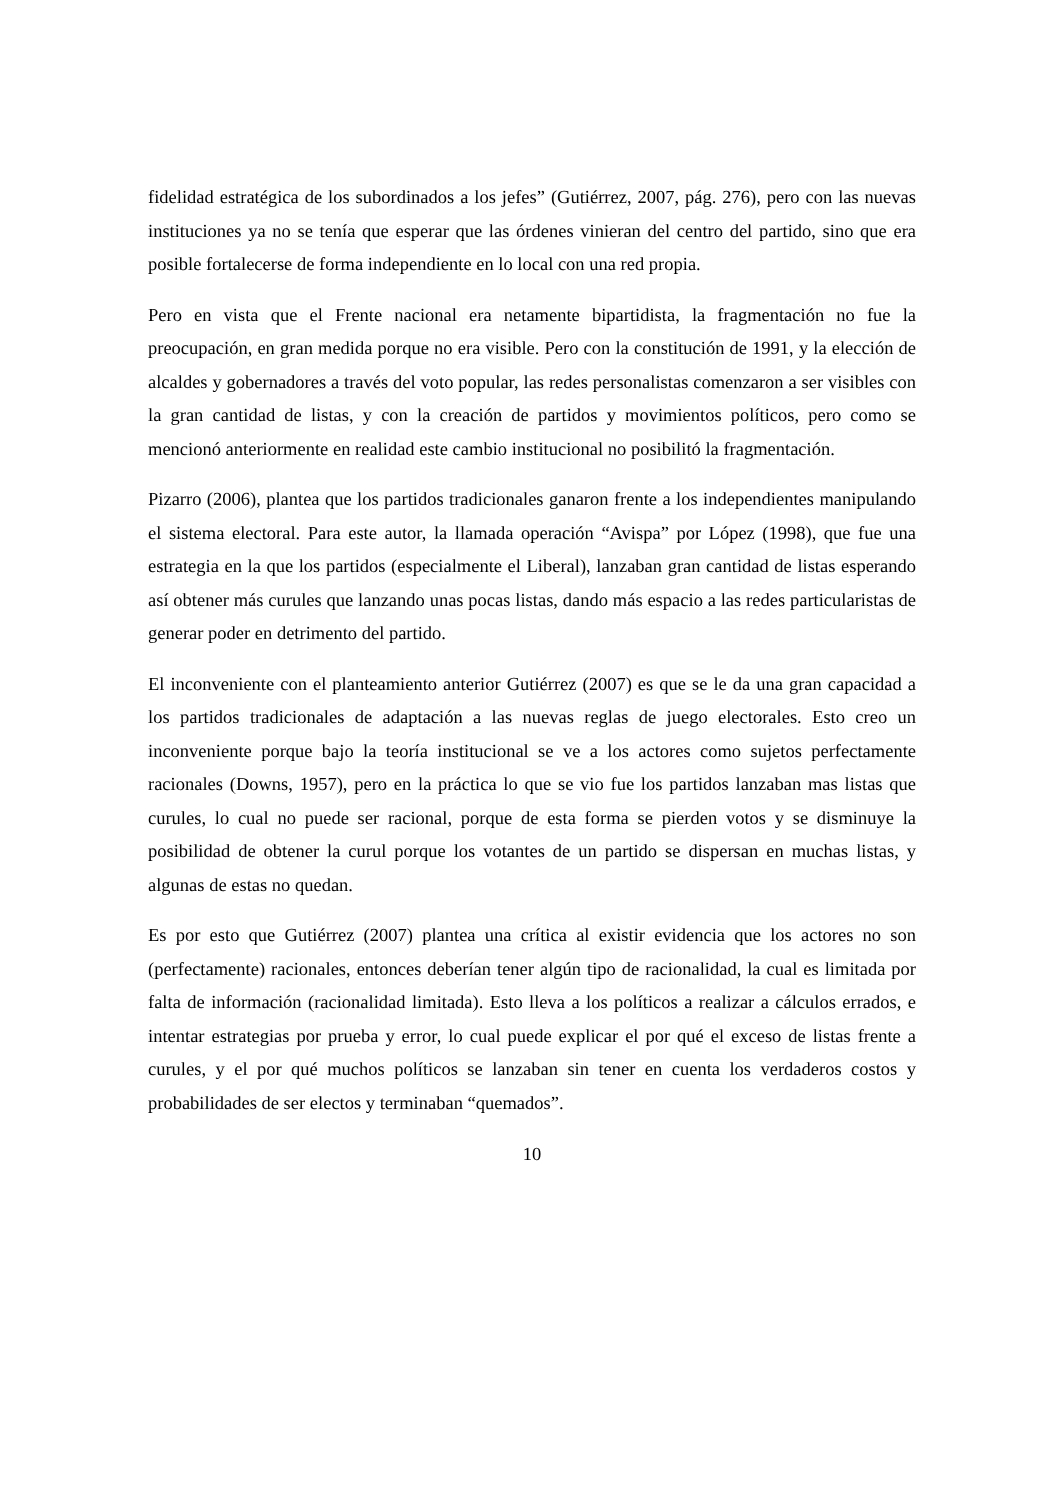fidelidad estratégica de los subordinados a los jefes” (Gutiérrez, 2007, pág. 276), pero con las nuevas instituciones ya no se tenía que esperar que las órdenes vinieran del centro del partido, sino que era posible fortalecerse de forma independiente en lo local con una red propia.
Pero en vista que el Frente nacional era netamente bipartidista, la fragmentación no fue la preocupación, en gran medida porque no era visible. Pero con la constitución de 1991, y la elección de alcaldes y gobernadores a través del voto popular, las redes personalistas comenzaron a ser visibles con la gran cantidad de listas, y con la creación de partidos y movimientos políticos, pero como se mencionó anteriormente en realidad este cambio institucional no posibilitó la fragmentación.
Pizarro (2006), plantea que los partidos tradicionales ganaron frente a los independientes manipulando el sistema electoral. Para este autor, la llamada operación “Avispa” por López (1998), que fue una estrategia en la que los partidos (especialmente el Liberal), lanzaban gran cantidad de listas esperando así obtener más curules que lanzando unas pocas listas, dando más espacio a las redes particularistas de generar poder en detrimento del partido.
El inconveniente con el planteamiento anterior Gutiérrez (2007) es que se le da una gran capacidad a los partidos tradicionales de adaptación a las nuevas reglas de juego electorales. Esto creo un inconveniente porque bajo la teoría institucional se ve a los actores como sujetos perfectamente racionales (Downs, 1957), pero en la práctica lo que se vio fue los partidos lanzaban mas listas que curules, lo cual no puede ser racional, porque de esta forma se pierden votos y se disminuye la posibilidad de obtener la curul porque los votantes de un partido se dispersan en muchas listas, y algunas de estas no quedan.
Es por esto que Gutiérrez (2007) plantea una crítica al existir evidencia que los actores no son (perfectamente) racionales, entonces deberían tener algún tipo de racionalidad, la cual es limitada por falta de información (racionalidad limitada). Esto lleva a los políticos a realizar a cálculos errados, e intentar estrategias por prueba y error, lo cual puede explicar el por qué el exceso de listas frente a curules, y el por qué muchos políticos se lanzaban sin tener en cuenta los verdaderos costos y probabilidades de ser electos y terminaban “quemados”.
10